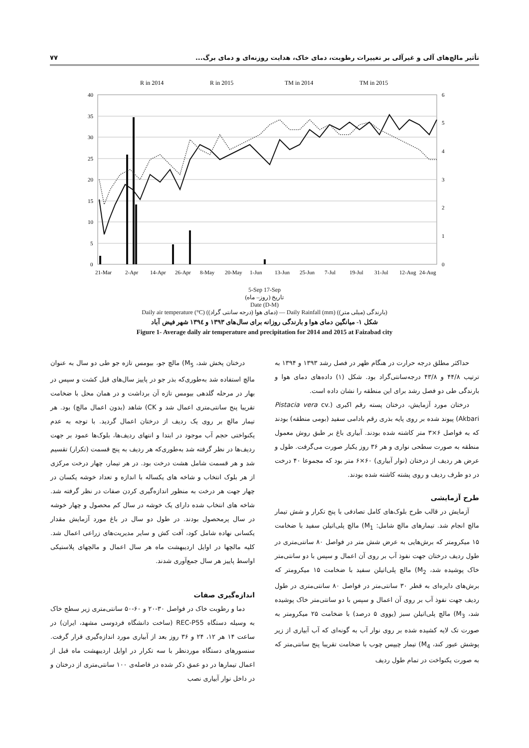تأثیر مالچ‌های آلی و غیرآلی بر تغییرات رطوبت، دمای خاک، هدایت روزنه‌ای و دمای برگ... ۷۷
R in 2014
R in 2015
TM in 2014
TM in 2015
40
35
30
25
20
15
10
5
0
6
5
4
3
2
1
0
21-Mar
2-Apr
14-Apr
26-Apr
8-May
20-May
1-Jun
13-Jun
25-Jun
7-Jul
19-Jul
31-Jul
12-Aug
24-Aug
5-Sep 17-Sep
تاریخ (روز– ماه)
Date (D-M)
Daily air temperature (°C) (دمای هوا (درجه سانتی گراد)) — Daily Rainfall (mm) (بارندگی (میلی متر))
شکل ۱- میانگین دمای هوا و بارندگی روزانه برای سال‌های ۱۳۹۳ و ۱۳۹٤ شهر فیض آباد
Figure 1- Average daily air temperature and precipitation for 2014 and 2015 at Faizabad city
حداکثر مطلق درجه حرارت در هنگام ظهر در فصل رشد ۱۳۹۳ و ۱۳۹۴ به ترتیب ۴۴/۸ و ۴۳/۸ درجه‌سانتی‌گراد بود. شکل (۱) داده‌های دمای هوا و بارندگی طی دو فصل رشد برای این منطقه را نشان داده است.
درختان مورد آزمایش، درختان پسته رقم اکبری (Pistacia vera cv. Akbari) پیوند شده بر روی پایه بذری رقم بادامی سفید (بومی منطقه) بودند که به فواصل ۶×۳ متر کاشته شده بودند. آبیاری باغ بر طبق روش معمول منطقه به صورت سطحی نواری و هر ۳۶ روز یکبار صورت می‌گرفت. طول و عرض هر ردیف از درختان (نوار آبیاری) ۶۰×۶ متر بود که مجموعا ۴۰ درخت در دو طرف ردیف و روی پشته کاشته شده بودند.
طرح آزمایشی
آزمایش در قالب طرح بلوک‌های کامل تصادفی با پنج تکرار و شش تیمار مالچ انجام شد. تیمارهای مالچ شامل: M<sub>1</sub>) مالچ پلی‌اتیلن سفید با ضخامت ۱۵ میکرومتر که برش‌هایی به عرض شش متر در فواصل ۸۰ سانتی‌متری در طول ردیف درختان جهت نفوذ آب بر روی آن اعمال و سپس با دو سانتی‌متر خاک پوشیده شد، M<sub>2</sub>) مالچ پلی‌اتیلن سفید با ضخامت ۱۵ میکرومتر که برش‌های دایره‌ای به قطر ۳۰ سانتی‌متر در فواصل ۸۰ سانتی‌متری در طول ردیف جهت نفوذ آب بر روی آن اعمال و سپس با دو سانتی‌متر خاک پوشیده شد، M<sub>3</sub>) مالچ پلی‌اتیلن سبز (یووی ۵ درصد) با ضخامت ۲۵ میکرومتر به صورت تک لایه کشیده شده بر روی نوار آب به گونه‌ای که آب آبیاری از زیر پوشش عبور کند، M<sub>4</sub>) تیمار چیپس چوب با ضخامت تقریبا پنج سانتی‌متر که به صورت یکنواخت در تمام طول ردیف
درختان پخش شد، M<sub>5</sub>) مالچ جو، بیومس تازه جو طی دو سال به عنوان مالچ استفاده شد به‌طوری‌که بذر جو در پاییز سال‌های قبل کشت و سپس در بهار در مرحله گلدهی بیومس تازه آن برداشت و در همان محل با ضخامت تقریبا پنج سانتی‌متری اعمال شد و CK) شاهد (بدون اعمال مالچ) بود. هر تیمار مالچ بر روی یک ردیف از درختان اعمال گردید. با توجه به عدم یکنواختی حجم آب موجود در ابتدا و انتهای ردیف‌ها، بلوک‌ها عمود بر جهت ردیف‌ها در نظر گرفته شد به‌طوری‌که هر ردیف به پنج قسمت (تکرار) تقسیم شد و هر قسمت شامل هشت درخت بود. در هر تیمار، چهار درخت مرکزی از هر بلوک انتخاب و شاخه های یکساله با اندازه و تعداد خوشه یکسان در چهار جهت هر درخت به منظور اندازه‌گیری کردن صفات در نظر گرفته شد. شاخه های انتخاب شده دارای یک خوشه در سال کم محصول و چهار خوشه در سال پرمحصول بودند. در طول دو سال در باغ مورد آزمایش مقدار یکسانی نهاده شامل کود، آفت کش و سایر مدیریت‌های زراعی اعمال شد. کلیه مالچها در اوایل اردیبهشت ماه هر سال اعمال و مالچهای پلاستیکی اواسط پاییز هر سال جمع‌آوری شدند.
اندازه‌گیری صفات
دما و رطوبت خاک در فواصل ۳۰-۲۰ و ۶۰-۵۰ سانتی‌متری زیر سطح خاک به وسیله دستگاه REC-P55 (ساخت دانشگاه فردوسی مشهد، ایران) در ساعت ۱۴ هر ۱۲، ۲۴ و ۳۶ روز بعد از آبیاری مورد اندازه‌گیری قرار گرفت. سنسورهای دستگاه موردنظر با سه تکرار در اوایل اردیبهشت ماه قبل از اعمال تیمارها در دو عمق ذکر شده در فاصله‌ی ۱۰۰ سانتی‌متری از درختان و در داخل نوار آبیاری نصب